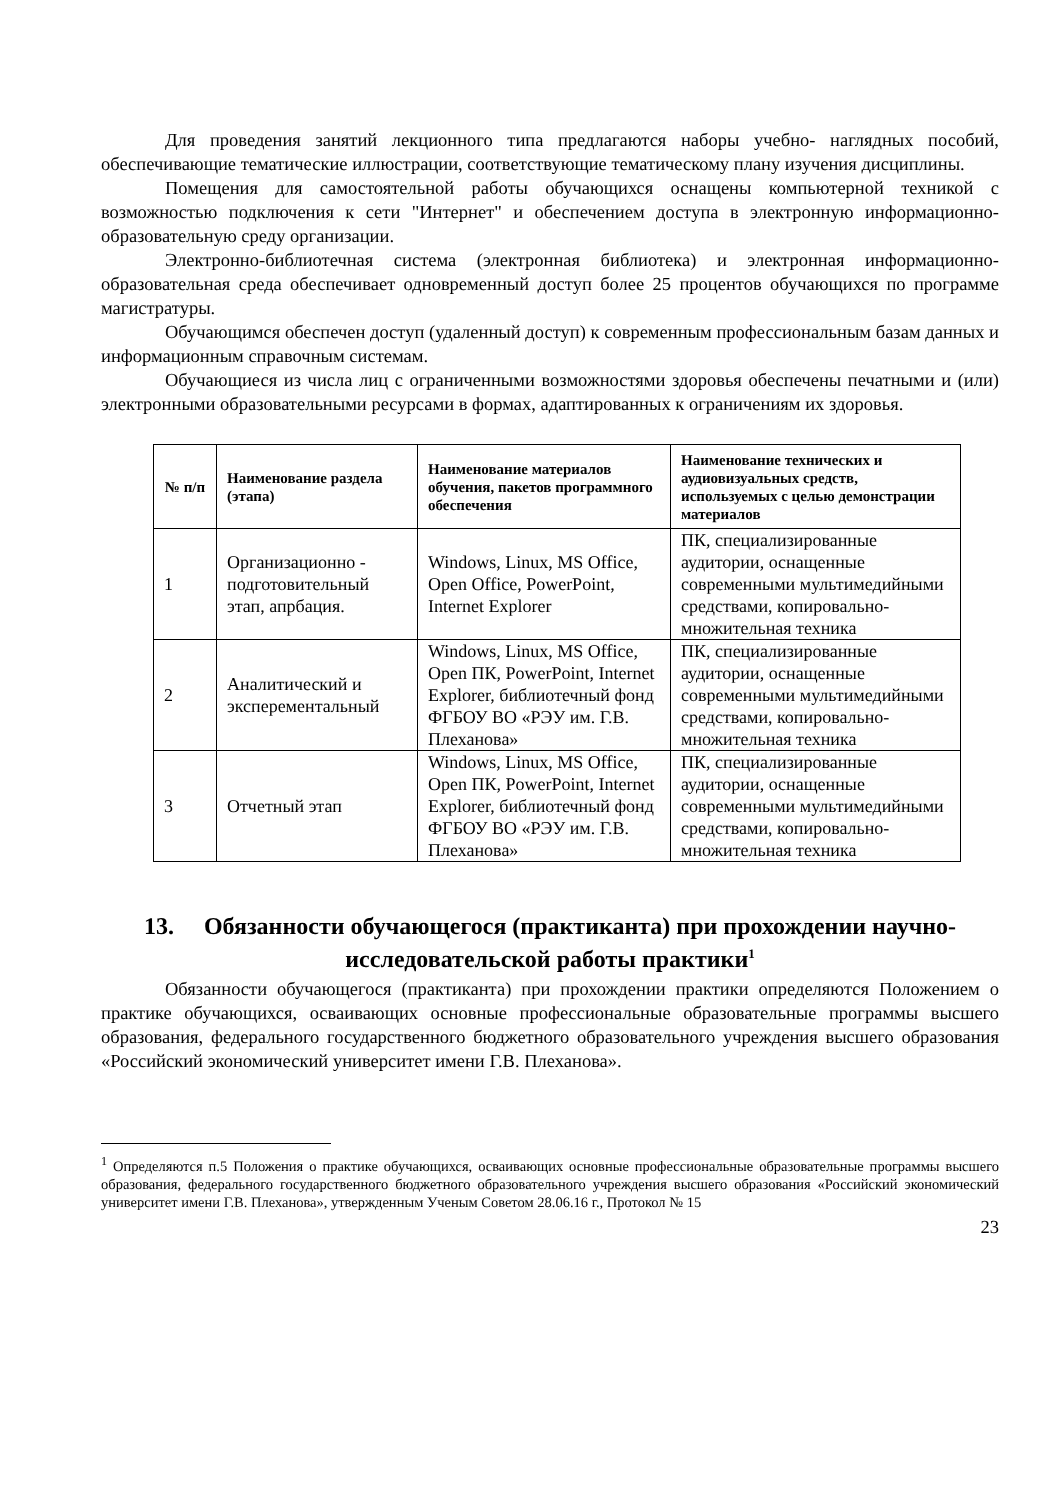Для проведения занятий лекционного типа предлагаются наборы учебно- наглядных пособий, обеспечивающие тематические иллюстрации, соответствующие тематическому плану изучения дисциплины.
Помещения для самостоятельной работы обучающихся оснащены компьютерной техникой с возможностью подключения к сети "Интернет" и обеспечением доступа в электронную информационно-образовательную среду организации.
Электронно-библиотечная система (электронная библиотека) и электронная информационно-образовательная среда обеспечивает одновременный доступ более 25 процентов обучающихся по программе магистратуры.
Обучающимся обеспечен доступ (удаленный доступ) к современным профессиональным базам данных и информационным справочным системам.
Обучающиеся из числа лиц с ограниченными возможностями здоровья обеспечены печатными и (или) электронными образовательными ресурсами в формах, адаптированных к ограничениям их здоровья.
| № п/п | Наименование раздела (этапа) | Наименование материалов обучения, пакетов программного обеспечения | Наименование технических и аудиовизуальных средств, используемых с целью демонстрации материалов |
| --- | --- | --- | --- |
| 1 | Организационно - подготовительный этап, апрбация. | Windows, Linux, MS Office, Open Office, PowerPoint, Internet Explorer | ПК, специализированные аудитории, оснащенные современными мультимедийными средствами, копировально-множительная техника |
| 2 | Аналитический и эксперементальный | Windows, Linux, MS Office, Open ПК, PowerPoint, Internet Explorer, библиотечный фонд ФГБОУ ВО «РЭУ им. Г.В. Плеханова» | ПК, специализированные аудитории, оснащенные современными мультимедийными средствами, копировально-множительная техника |
| 3 | Отчетный этап | Windows, Linux, MS Office, Open ПК, PowerPoint, Internet Explorer, библиотечный фонд ФГБОУ ВО «РЭУ им. Г.В. Плеханова» | ПК, специализированные аудитории, оснащенные современными мультимедийными средствами, копировально-множительная техника |
13. Обязанности обучающегося (практиканта) при прохождении научно-исследовательской работы практики<sup>1</sup>
Обязанности обучающегося (практиканта) при прохождении практики определяются Положением о практике обучающихся, осваивающих основные профессиональные образовательные программы высшего образования, федерального государственного бюджетного образовательного учреждения высшего образования «Российский экономический университет имени Г.В. Плеханова».
<sup>1</sup> Определяются п.5 Положения о практике обучающихся, осваивающих основные профессиональные образовательные программы высшего образования, федерального государственного бюджетного образовательного учреждения высшего образования «Российский экономический университет имени Г.В. Плеханова», утвержденным Ученым Советом 28.06.16 г., Протокол № 15
23